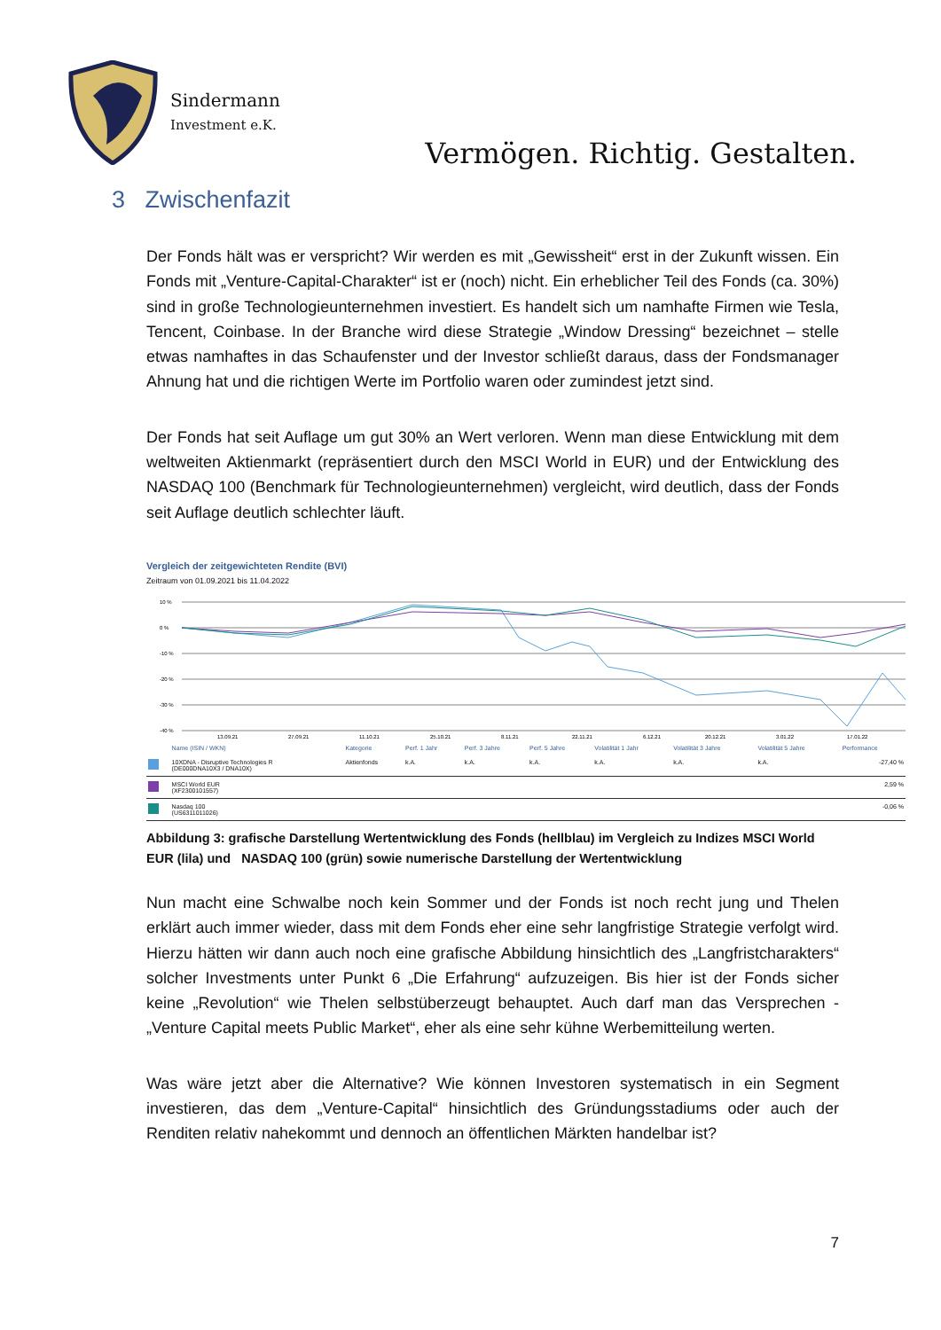Sindermann
Investment e.K.
Vermögen. Richtig. Gestalten.
3 Zwischenfazit
Der Fonds hält was er verspricht? Wir werden es mit „Gewissheit“ erst in der Zukunft wissen. Ein Fonds mit „Venture-Capital-Charakter“ ist er (noch) nicht. Ein erheblicher Teil des Fonds (ca. 30%) sind in große Technologieunternehmen investiert. Es handelt sich um namhafte Firmen wie Tesla, Tencent, Coinbase. In der Branche wird diese Strategie „Window Dressing“ bezeichnet – stelle etwas namhaftes in das Schaufenster und der Investor schließt daraus, dass der Fondsmanager Ahnung hat und die richtigen Werte im Portfolio waren oder zumindest jetzt sind.
Der Fonds hat seit Auflage um gut 30% an Wert verloren. Wenn man diese Entwicklung mit dem weltweiten Aktienmarkt (repräsentiert durch den MSCI World in EUR) und der Entwicklung des NASDAQ 100 (Benchmark für Technologieunternehmen) vergleicht, wird deutlich, dass der Fonds seit Auflage deutlich schlechter läuft.
Vergleich der zeitgewichteten Rendite (BVI)
Zeitraum von 01.09.2021 bis 11.04.2022
10 %
0 %
-10 %
-20 %
-30 %
-40 %
13.09.21
27.09.21
11.10.21
25.10.21
8.11.21
22.11.21
6.12.21
20.12.21
3.01.22
17.01.22
| | Name (ISIN / WKN) | Kategorie | Perf. 1 Jahr | Perf. 3 Jahre | Perf. 5 Jahre | Volatilität 1 Jahr | Volatilität 3 Jahre | Volatilität 5 Jahre | Performance |
| --- | --- | --- | --- | --- | --- | --- | --- | --- | --- |
| | 10XDNA - Disruptive Technologies R (DE000DNA10X3 / DNA10X) | Aktienfonds | k.A. | k.A. | k.A. | k.A. | k.A. | k.A. | -27,40 % |
| | MSCI World EUR (XF2300101557) | | | | | | | | 2,59 % |
| | Nasdaq 100 (US6311011026) | | | | | | | | -0,06 % |
Abbildung 3: grafische Darstellung Wertentwicklung des Fonds (hellblau) im Vergleich zu Indizes MSCI World EUR (lila) und NASDAQ 100 (grün) sowie numerische Darstellung der Wertentwicklung
Nun macht eine Schwalbe noch kein Sommer und der Fonds ist noch recht jung und Thelen erklärt auch immer wieder, dass mit dem Fonds eher eine sehr langfristige Strategie verfolgt wird. Hierzu hätten wir dann auch noch eine grafische Abbildung hinsichtlich des „Langfristcharakters“ solcher Investments unter Punkt 6 „Die Erfahrung“ aufzuzeigen. Bis hier ist der Fonds sicher keine „Revolution“ wie Thelen selbstüberzeugt behauptet. Auch darf man das Versprechen - „Venture Capital meets Public Market“, eher als eine sehr kühne Werbemitteilung werten.
Was wäre jetzt aber die Alternative? Wie können Investoren systematisch in ein Segment investieren, das dem „Venture-Capital“ hinsichtlich des Gründungsstadiums oder auch der Renditen relativ nahekommt und dennoch an öffentlichen Märkten handelbar ist?
7